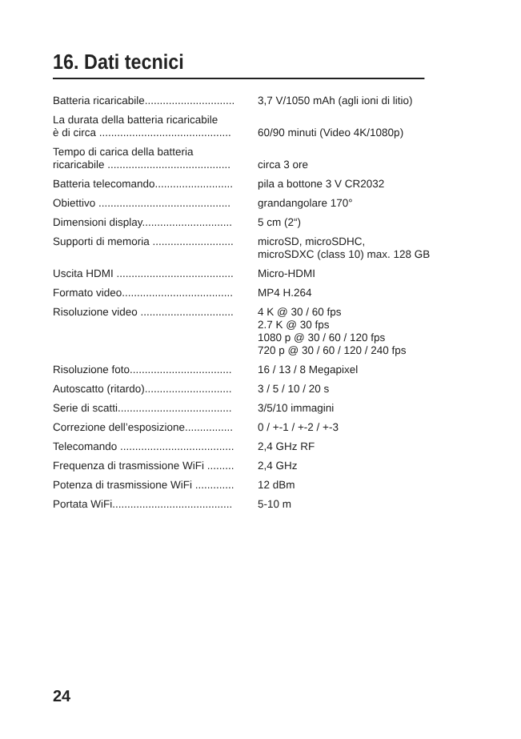16. Dati tecnici
| Batteria ricaricabile.............................. | 3,7 V/1050 mAh (agli ioni di litio) |
| La durata della batteria ricaricabile è di circa ............................................ | 60/90 minuti (Video 4K/1080p) |
| Tempo di carica della batteria ricaricabile ......................................... | circa 3 ore |
| Batteria telecomando.......................... | pila a bottone 3 V CR2032 |
| Obiettivo ............................................ | grandangolare 170° |
| Dimensioni display.............................. | 5 cm (2“) |
| Supporti di memoria ........................... | microSD, microSDHC, microSDXC (class 10) max. 128 GB |
| Uscita HDMI ....................................... | Micro-HDMI |
| Formato video..................................... | MP4 H.264 |
| Risoluzione video ............................... | 4 K @ 30 / 60 fps 2.7 K @ 30 fps 1080 p @ 30 / 60 / 120 fps 720 p @ 30 / 60 / 120 / 240 fps |
| Risoluzione foto.................................. | 16 / 13 / 8 Megapixel |
| Autoscatto (ritardo)............................. | 3 / 5 / 10 / 20 s |
| Serie di scatti...................................... | 3/5/10 immagini |
| Correzione dell’esposizione................ | 0 / +-1 / +-2 / +-3 |
| Telecomando ...................................... | 2,4 GHz RF |
| Frequenza di trasmissione WiFi ......... | 2,4 GHz |
| Potenza di trasmissione WiFi ............. | 12 dBm |
| Portata WiFi........................................ | 5-10 m |
24